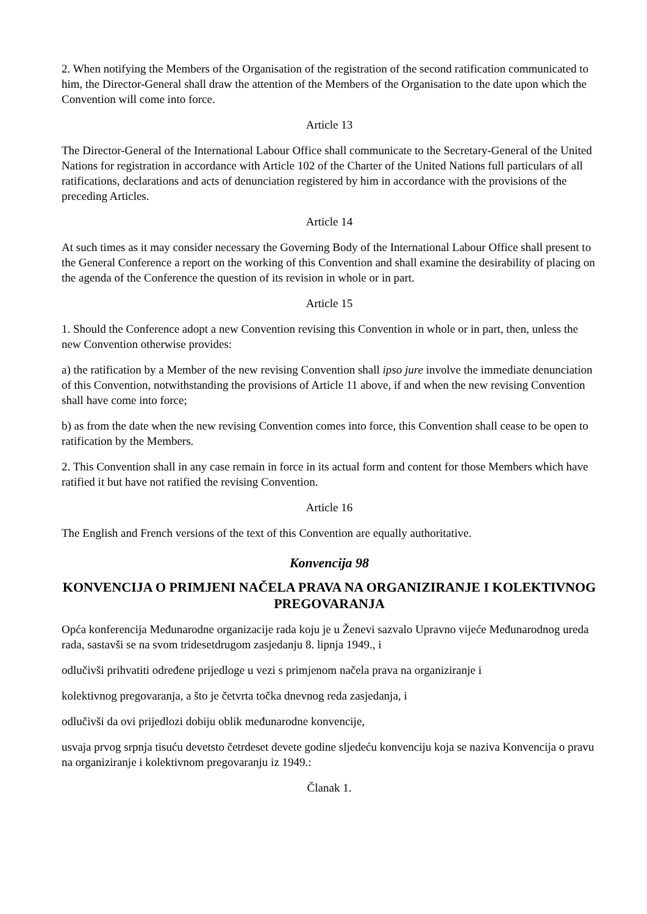2. When notifying the Members of the Organisation of the registration of the second ratification communicated to him, the Director-General shall draw the attention of the Members of the Organisation to the date upon which the Convention will come into force.
Article 13
The Director-General of the International Labour Office shall communicate to the Secretary-General of the United Nations for registration in accordance with Article 102 of the Charter of the United Nations full particulars of all ratifications, declarations and acts of denunciation registered by him in accordance with the provisions of the preceding Articles.
Article 14
At such times as it may consider necessary the Governing Body of the International Labour Office shall present to the General Conference a report on the working of this Convention and shall examine the desirability of placing on the agenda of the Conference the question of its revision in whole or in part.
Article 15
1. Should the Conference adopt a new Convention revising this Convention in whole or in part, then, unless the new Convention otherwise provides:
a) the ratification by a Member of the new revising Convention shall ipso jure involve the immediate denunciation of this Convention, notwithstanding the provisions of Article 11 above, if and when the new revising Convention shall have come into force;
b) as from the date when the new revising Convention comes into force, this Convention shall cease to be open to ratification by the Members.
2. This Convention shall in any case remain in force in its actual form and content for those Members which have ratified it but have not ratified the revising Convention.
Article 16
The English and French versions of the text of this Convention are equally authoritative.
Konvencija 98
KONVENCIJA O PRIMJENI NAČELA PRAVA NA ORGANIZIRANJE I KOLEKTIVNOG PREGOVARANJA
Opća konferencija Međunarodne organizacije rada koju je u Ženevi sazvalo Upravno vijeće Međunarodnog ureda rada, sastavši se na svom tridesetdrugom zasjedanju 8. lipnja 1949., i
odlučivši prihvatiti određene prijedloge u vezi s primjenom načela prava na organiziranje i
kolektivnog pregovaranja, a što je četvrta točka dnevnog reda zasjedanja, i
odlučivši da ovi prijedlozi dobiju oblik međunarodne konvencije,
usvaja prvog srpnja tisuću devetsto četrdeset devete godine sljedeću konvenciju koja se naziva Konvencija o pravu na organiziranje i kolektivnom pregovaranju iz 1949.:
Članak 1.